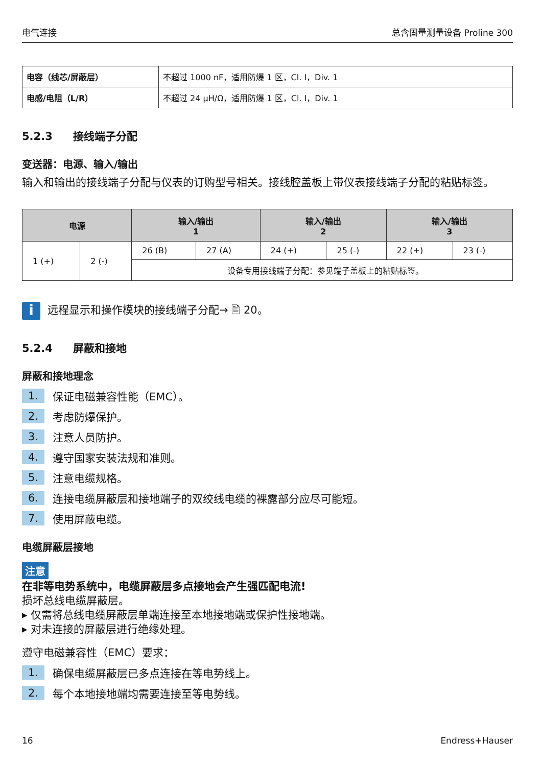电气连接 总含固量测量设备 Proline 300
| 电容（线芯/屏蔽层） | 不超过 1000 nF，适用防爆 1 区，Cl. I，Div. 1 |
| 电感/电阻（L/R） | 不超过 24 μH/Ω，适用防爆 1 区，Cl. I，Div. 1 |
5.2.3 接线端子分配
变送器：电源、输入/输出
输入和输出的接线端子分配与仪表的订购型号相关。接线腔盖板上带仪表接线端子分配的粘贴标签。
| 电源 | | 输入/输出 1 | | 输入/输出 2 | | 输入/输出 3 | |
| --- | --- | --- | --- | --- | --- | --- | --- |
| 1 (+) | 2 (-) | 26 (B) | 27 (A) | 24 (+) | 25 (-) | 22 (+) | 23 (-) |
| | | 设备专用接线端子分配：参见端子盖板上的粘贴标签。 | | | | | |
i
远程显示和操作模块的接线端子分配→ 🖹 20。
5.2.4 屏蔽和接地
屏蔽和接地理念
1. 保证电磁兼容性能（EMC）。
2. 考虑防爆保护。
3. 注意人员防护。
4. 遵守国家安装法规和准则。
5. 注意电缆规格。
6. 连接电缆屏蔽层和接地端子的双绞线电缆的裸露部分应尽可能短。
7. 使用屏蔽电缆。
电缆屏蔽层接地
注意
在非等电势系统中，电缆屏蔽层多点接地会产生强匹配电流!
损坏总线电缆屏蔽层。
▸ 仅需将总线电缆屏蔽层单端连接至本地接地端或保护性接地端。
▸ 对未连接的屏蔽层进行绝缘处理。
遵守电磁兼容性（EMC）要求：
1. 确保电缆屏蔽层已多点连接在等电势线上。
2. 每个本地接地端均需要连接至等电势线。
16 Endress+Hauser